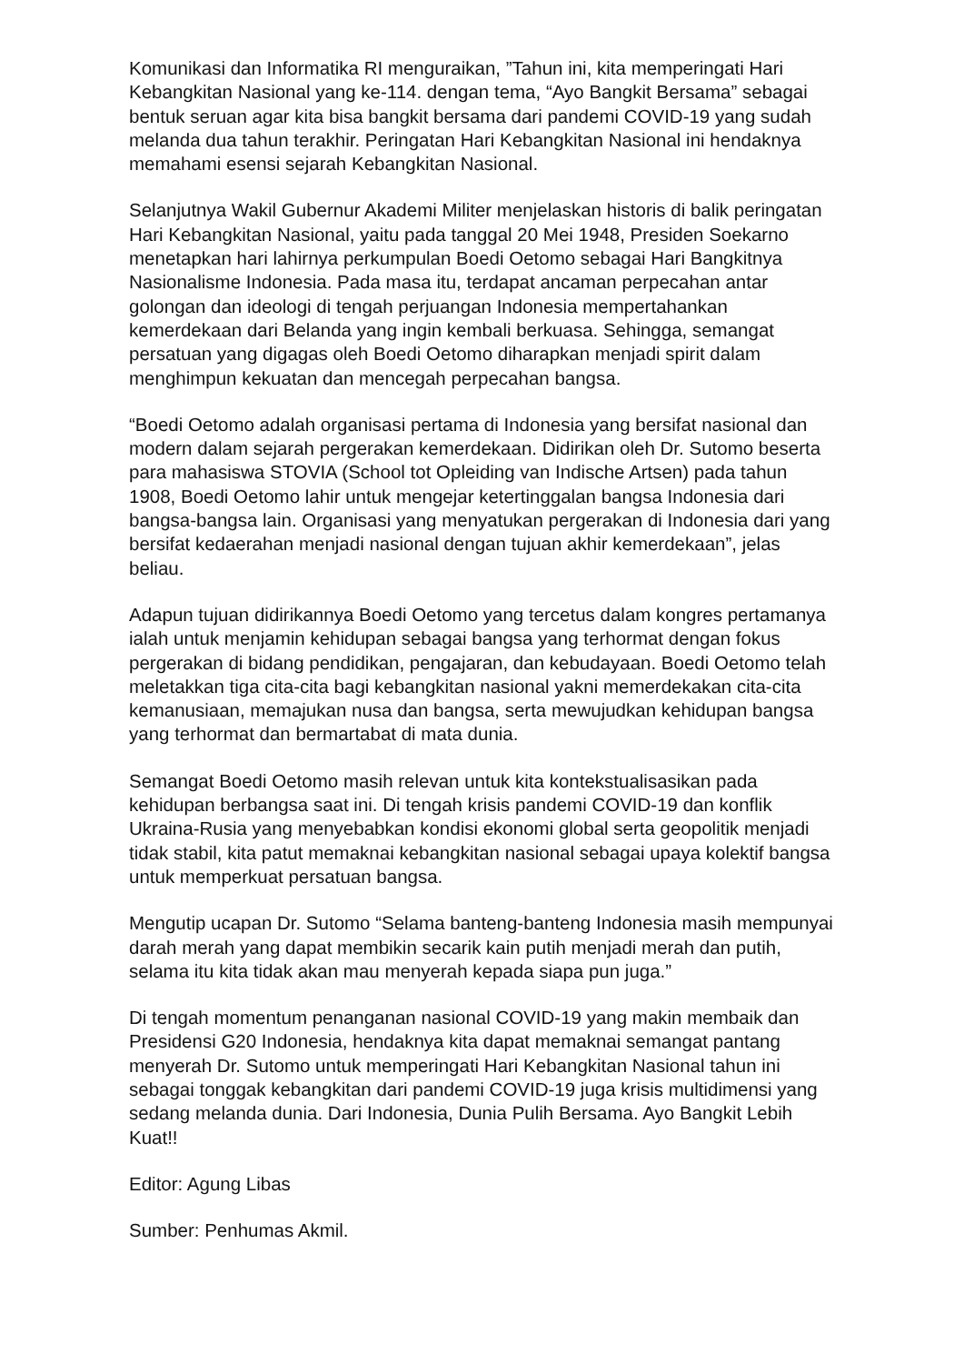Komunikasi dan Informatika RI menguraikan, ”Tahun ini, kita memperingati Hari Kebangkitan Nasional yang ke-114. dengan tema, “Ayo Bangkit Bersama” sebagai bentuk seruan agar kita bisa bangkit bersama dari pandemi COVID-19 yang sudah melanda dua tahun terakhir. Peringatan Hari Kebangkitan Nasional ini hendaknya memahami esensi sejarah Kebangkitan Nasional.
Selanjutnya Wakil Gubernur Akademi Militer menjelaskan historis di balik peringatan Hari Kebangkitan Nasional, yaitu pada tanggal 20 Mei 1948, Presiden Soekarno menetapkan hari lahirnya perkumpulan Boedi Oetomo sebagai Hari Bangkitnya Nasionalisme Indonesia. Pada masa itu, terdapat ancaman perpecahan antar golongan dan ideologi di tengah perjuangan Indonesia mempertahankan kemerdekaan dari Belanda yang ingin kembali berkuasa. Sehingga, semangat persatuan yang digagas oleh Boedi Oetomo diharapkan menjadi spirit dalam menghimpun kekuatan dan mencegah perpecahan bangsa.
“Boedi Oetomo adalah organisasi pertama di Indonesia yang bersifat nasional dan modern dalam sejarah pergerakan kemerdekaan. Didirikan oleh Dr. Sutomo beserta para mahasiswa STOVIA (School tot Opleiding van Indische Artsen) pada tahun 1908, Boedi Oetomo lahir untuk mengejar ketertinggalan bangsa Indonesia dari bangsa-bangsa lain. Organisasi yang menyatukan pergerakan di Indonesia dari yang bersifat kedaerahan menjadi nasional dengan tujuan akhir kemerdekaan”, jelas beliau.
Adapun tujuan didirikannya Boedi Oetomo yang tercetus dalam kongres pertamanya ialah untuk menjamin kehidupan sebagai bangsa yang terhormat dengan fokus pergerakan di bidang pendidikan, pengajaran, dan kebudayaan. Boedi Oetomo telah meletakkan tiga cita-cita bagi kebangkitan nasional yakni memerdekakan cita-cita kemanusiaan, memajukan nusa dan bangsa, serta mewujudkan kehidupan bangsa yang terhormat dan bermartabat di mata dunia.
Semangat Boedi Oetomo masih relevan untuk kita kontekstualisasikan pada kehidupan berbangsa saat ini. Di tengah krisis pandemi COVID-19 dan konflik Ukraina-Rusia yang menyebabkan kondisi ekonomi global serta geopolitik menjadi tidak stabil, kita patut memaknai kebangkitan nasional sebagai upaya kolektif bangsa untuk memperkuat persatuan bangsa.
Mengutip ucapan Dr. Sutomo “Selama banteng-banteng Indonesia masih mempunyai darah merah yang dapat membikin secarik kain putih menjadi merah dan putih, selama itu kita tidak akan mau menyerah kepada siapa pun juga.”
Di tengah momentum penanganan nasional COVID-19 yang makin membaik dan Presidensi G20 Indonesia, hendaknya kita dapat memaknai semangat pantang menyerah Dr. Sutomo untuk memperingati Hari Kebangkitan Nasional tahun ini sebagai tonggak kebangkitan dari pandemi COVID-19 juga krisis multidimensi yang sedang melanda dunia. Dari Indonesia, Dunia Pulih Bersama. Ayo Bangkit Lebih Kuat!!
Editor: Agung Libas
Sumber: Penhumas Akmil.